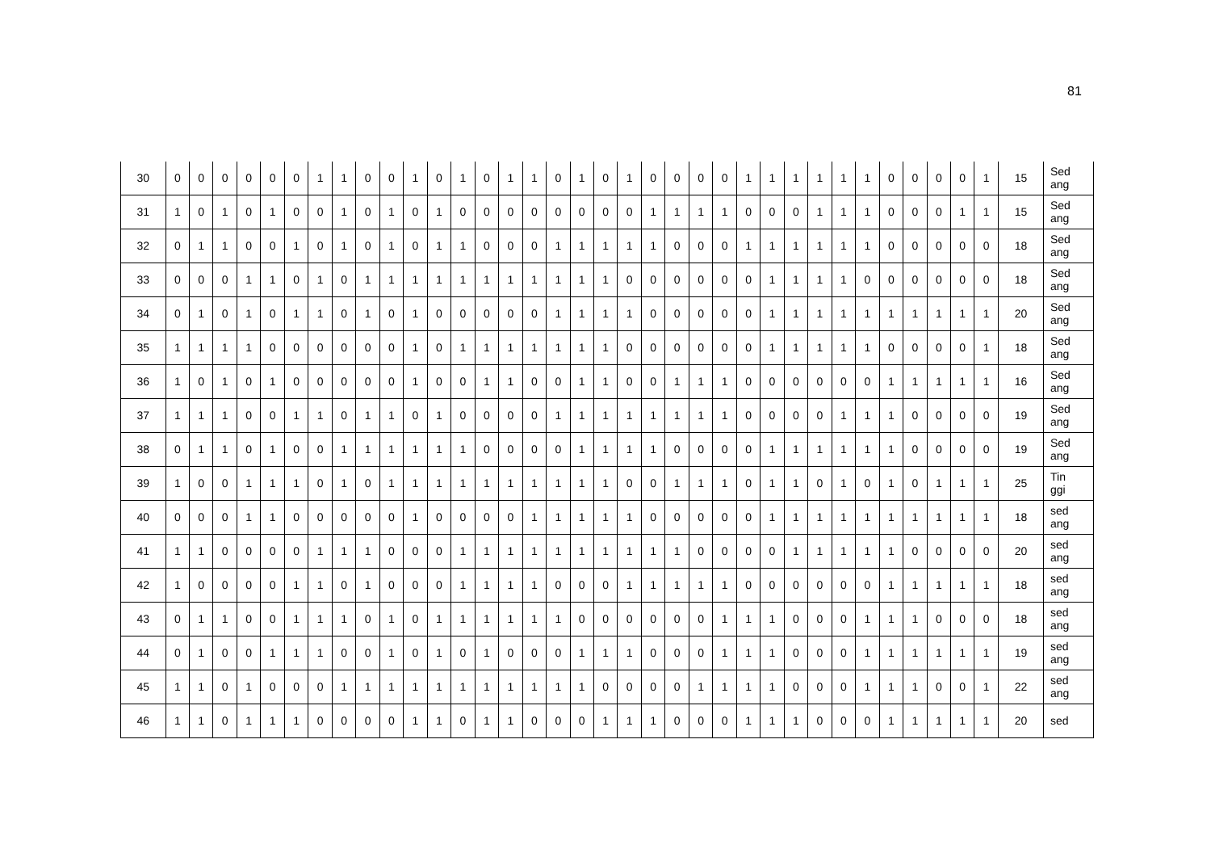81
| 30 | 0 | 0 | 0 | 0 | 0 | 0 | 1 | 1 | 0 | 0 | 1 | 0 | 1 | 0 | 1 | 1 | 0 | 1 | 0 | 1 | 0 | 0 | 0 | 0 | 1 | 1 | 1 | 1 | 1 | 1 | 0 | 0 | 0 | 0 | 1 | 15 | Sed ang |
| 31 | 1 | 0 | 1 | 0 | 1 | 0 | 0 | 1 | 0 | 1 | 0 | 1 | 0 | 0 | 0 | 0 | 0 | 0 | 0 | 0 | 1 | 1 | 1 | 1 | 0 | 0 | 0 | 1 | 1 | 1 | 0 | 0 | 0 | 1 | 1 | 15 | Sed ang |
| 32 | 0 | 1 | 1 | 0 | 0 | 1 | 0 | 1 | 0 | 1 | 0 | 1 | 1 | 0 | 0 | 0 | 1 | 1 | 1 | 1 | 1 | 0 | 0 | 0 | 1 | 1 | 1 | 1 | 1 | 1 | 0 | 0 | 0 | 0 | 0 | 18 | Sed ang |
| 33 | 0 | 0 | 0 | 1 | 1 | 0 | 1 | 0 | 1 | 1 | 1 | 1 | 1 | 1 | 1 | 1 | 1 | 1 | 1 | 0 | 0 | 0 | 0 | 0 | 0 | 1 | 1 | 1 | 1 | 0 | 0 | 0 | 0 | 0 | 0 | 18 | Sed ang |
| 34 | 0 | 1 | 0 | 1 | 0 | 1 | 1 | 0 | 1 | 0 | 1 | 0 | 0 | 0 | 0 | 0 | 1 | 1 | 1 | 1 | 0 | 0 | 0 | 0 | 0 | 1 | 1 | 1 | 1 | 1 | 1 | 1 | 1 | 1 | 1 | 20 | Sed ang |
| 35 | 1 | 1 | 1 | 1 | 0 | 0 | 0 | 0 | 0 | 0 | 1 | 0 | 1 | 1 | 1 | 1 | 1 | 1 | 1 | 0 | 0 | 0 | 0 | 0 | 0 | 1 | 1 | 1 | 1 | 1 | 0 | 0 | 0 | 0 | 1 | 18 | Sed ang |
| 36 | 1 | 0 | 1 | 0 | 1 | 0 | 0 | 0 | 0 | 0 | 1 | 0 | 0 | 1 | 1 | 0 | 0 | 1 | 1 | 0 | 0 | 1 | 1 | 1 | 0 | 0 | 0 | 0 | 0 | 0 | 1 | 1 | 1 | 1 | 1 | 16 | Sed ang |
| 37 | 1 | 1 | 1 | 0 | 0 | 1 | 1 | 0 | 1 | 1 | 0 | 1 | 0 | 0 | 0 | 0 | 1 | 1 | 1 | 1 | 1 | 1 | 1 | 1 | 0 | 0 | 0 | 0 | 1 | 1 | 1 | 0 | 0 | 0 | 0 | 19 | Sed ang |
| 38 | 0 | 1 | 1 | 0 | 1 | 0 | 0 | 1 | 1 | 1 | 1 | 1 | 1 | 0 | 0 | 0 | 0 | 1 | 1 | 1 | 1 | 0 | 0 | 0 | 0 | 1 | 1 | 1 | 1 | 1 | 1 | 0 | 0 | 0 | 0 | 19 | Sed ang |
| 39 | 1 | 0 | 0 | 1 | 1 | 1 | 0 | 1 | 0 | 1 | 1 | 1 | 1 | 1 | 1 | 1 | 1 | 1 | 1 | 0 | 0 | 1 | 1 | 1 | 0 | 1 | 1 | 0 | 1 | 0 | 1 | 0 | 1 | 1 | 1 | 25 | Tin ggi |
| 40 | 0 | 0 | 0 | 1 | 1 | 0 | 0 | 0 | 0 | 0 | 1 | 0 | 0 | 0 | 0 | 1 | 1 | 1 | 1 | 1 | 0 | 0 | 0 | 0 | 0 | 1 | 1 | 1 | 1 | 1 | 1 | 1 | 1 | 1 | 1 | 18 | sed ang |
| 41 | 1 | 1 | 0 | 0 | 0 | 0 | 1 | 1 | 1 | 0 | 0 | 0 | 1 | 1 | 1 | 1 | 1 | 1 | 1 | 1 | 1 | 1 | 0 | 0 | 0 | 0 | 1 | 1 | 1 | 1 | 1 | 0 | 0 | 0 | 0 | 20 | sed ang |
| 42 | 1 | 0 | 0 | 0 | 0 | 1 | 1 | 0 | 1 | 0 | 0 | 0 | 1 | 1 | 1 | 1 | 0 | 0 | 0 | 1 | 1 | 1 | 1 | 1 | 0 | 0 | 0 | 0 | 0 | 0 | 1 | 1 | 1 | 1 | 1 | 18 | sed ang |
| 43 | 0 | 1 | 1 | 0 | 0 | 1 | 1 | 1 | 0 | 1 | 0 | 1 | 1 | 1 | 1 | 1 | 1 | 0 | 0 | 0 | 0 | 0 | 0 | 1 | 1 | 1 | 0 | 0 | 0 | 1 | 1 | 1 | 0 | 0 | 0 | 18 | sed ang |
| 44 | 0 | 1 | 0 | 0 | 1 | 1 | 1 | 0 | 0 | 1 | 0 | 1 | 0 | 1 | 0 | 0 | 0 | 1 | 1 | 1 | 0 | 0 | 0 | 1 | 1 | 1 | 0 | 0 | 0 | 1 | 1 | 1 | 1 | 1 | 1 | 19 | sed ang |
| 45 | 1 | 1 | 0 | 1 | 0 | 0 | 0 | 1 | 1 | 1 | 1 | 1 | 1 | 1 | 1 | 1 | 1 | 1 | 0 | 0 | 0 | 0 | 1 | 1 | 1 | 1 | 0 | 0 | 0 | 1 | 1 | 1 | 0 | 0 | 1 | 22 | sed ang |
| 46 | 1 | 1 | 0 | 1 | 1 | 1 | 0 | 0 | 0 | 0 | 1 | 1 | 0 | 1 | 1 | 0 | 0 | 0 | 1 | 1 | 1 | 0 | 0 | 0 | 1 | 1 | 1 | 0 | 0 | 0 | 1 | 1 | 1 | 1 | 1 | 20 | sed |